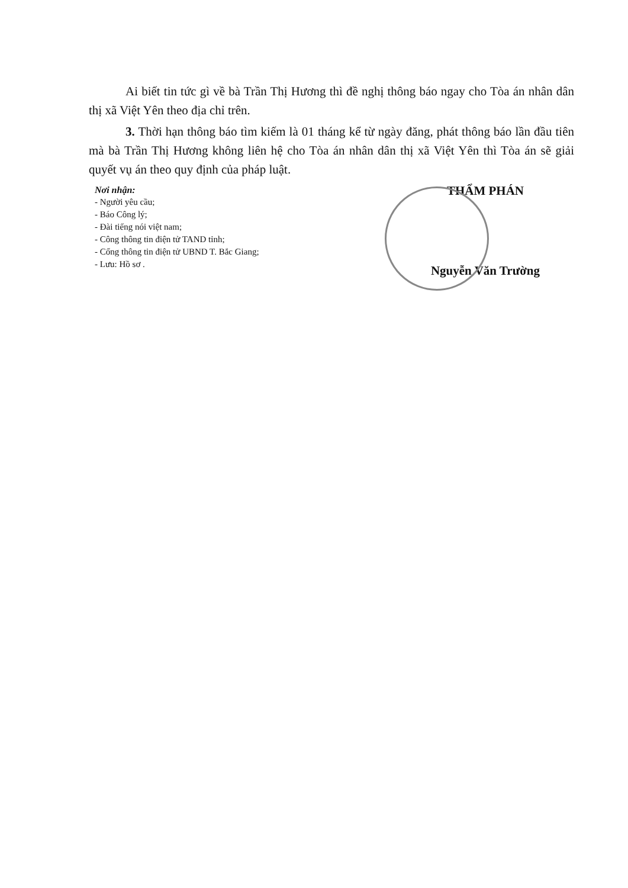Ai biết tin tức gì về bà Trần Thị Hương thì đề nghị thông báo ngay cho Tòa án nhân dân thị xã Việt Yên theo địa chỉ trên.
3. Thời hạn thông báo tìm kiếm là 01 tháng kể từ ngày đăng, phát thông báo lần đầu tiên mà bà Trần Thị Hương không liên hệ cho Tòa án nhân dân thị xã Việt Yên thì Tòa án sẽ giải quyết vụ án theo quy định của pháp luật.
Nơi nhận:
- Người yêu cầu;
- Báo Công lý;
- Đài tiếng nói việt nam;
- Công thông tin điện tử TAND tỉnh;
- Cổng thông tin điện tử UBND T. Bắc Giang;
- Lưu: Hồ sơ .
THẨM PHÁN
Nguyễn Văn Trường